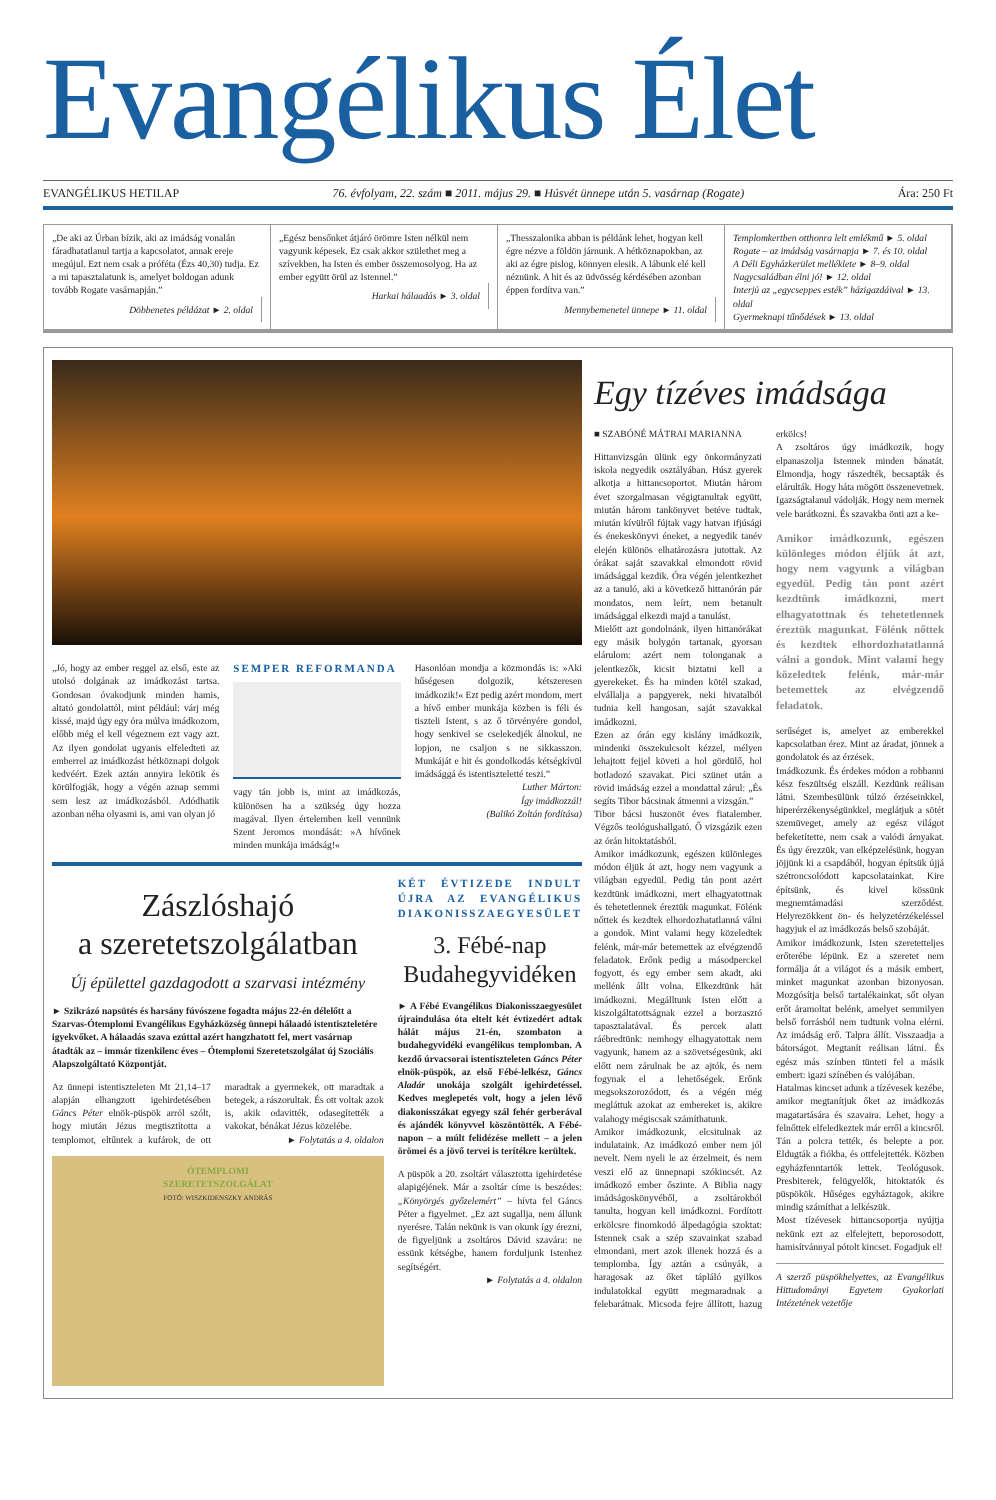Evangélikus Élet
EVANGÉLIKUS HETILAP 76. évfolyam, 22. szám ■ 2011. május 29. ■ Húsvét ünnepe után 5. vasárnap (Rogate) Ára: 250 Ft
„De aki az Úrban bízik, aki az imádság vonalán fáradhatatlanul tartja a kapcsolatot, annak ereje megújul. Ezt nem csak a próféta (Ézs 40,30) tudja. Ez a mi tapasztalatunk is, amelyet boldogan adunk tovább Rogate vasárnapján.”
Döbbenetes példázat ► 2. oldal
„Egész bensőnket átjáró örömre Isten nélkül nem vagyunk képesek. Ez csak akkor születhet meg a szívekben, ha Isten és ember összemosolyog. Ha az ember együtt örül az Istennel.”
Harkai hálaadás ► 3. oldal
„Thesszalonika abban is példánk lehet, hogyan kell égre nézve a földön járnunk. A hétköznapokban, az aki az égre pislog, könnyen elesik. A lábunk elé kell néznünk. A hit és az üdvösség kérdésében azonban éppen fordítva van.”
Mennybemenetel ünnepe ► 11. oldal
Templomkertben otthonra lelt emlékmű ► 5. oldal
Rogate – az imádság vasárnapja ► 7. és 10. oldal
A Déli Egyházkerület melléklete ► 8–9. oldal
Nagycsaládban élni jó! ► 12. oldal
Interjú az „egycseppes esték” házigazdáival ► 13. oldal
Gyermeknapi tűnődések ► 13. oldal
„Jó, hogy az ember reggel az első, este az utolsó dolgának az imádkozást tartsa. Gondosan óvakodjunk minden hamis, altató gondolattól, mint például: várj még kissé, majd úgy egy óra múlva imádkozom, előbb még el kell végeznem ezt vagy azt. Az ilyen gondolat ugyanis elfeledteti az emberrel az imádkozást hétköznapi dolgok kedvéért. Ezek aztán annyira lekötik és körülfogják, hogy a végén aznap semmi sem lesz az imádkozásból. Adódhatik azonban néha olyasmi is, ami van olyan jó
SEMPER REFORMANDA
vagy tán jobb is, mint az imádkozás, különösen ha a szükség úgy hozza magával. Ilyen értelemben kell vennünk Szent Jeromos mondását: »A hívőnek minden munkája imádság!«
Hasonlóan mondja a közmondás is: »Aki hűségesen dolgozik, kétszeresen imádkozik!« Ezt pedig azért mondom, mert a hívő ember munkája közben is féli és tiszteli Istent, s az ő törvényére gondol, hogy senkivel se cselekedjék álnokul, ne lopjon, ne csaljon s ne sikkasszon. Munkáját e hit és gondolkodás kétségkívül imádsággá és istentiszteletté teszi.”
Luther Márton:
Így imádkozzál!
(Balikó Zoltán fordítása)
Zászlóshajó
a szeretetszolgálatban
Új épülettel gazdagodott a szarvasi intézmény
► Szikrázó napsütés és harsány fúvószene fogadta május 22-én délelőtt a Szarvas-Ótemplomi Evangélikus Egyházközség ünnepi hálaadó istentiszteletére igyekvőket. A hálaadás szava ezúttal azért hangzhatott fel, mert vasárnap átadták az – immár tizenkilenc éves – Ótemplomi Szeretetszolgálat új Szociális Alapszolgáltató Központját.
Az ünnepi istentiszteleten Mt 21,14–17 alapján elhangzott igehirdetésében Gáncs Péter elnök-püspök arról szólt, hogy miután Jézus megtisztította a templomot, eltűntek a kufárok, de ott maradtak a gyermekek, ott maradtak a betegek, a rászorultak. És ott voltak azok is, akik odavitték, odasegítették a vakokat, bénákat Jézus közelébe.
► Folytatás a 4. oldalon
ÓTEMPLOMI
SZERETETSZOLGÁLAT
FOTÓ: WISZKIDENSZKY ANDRÁS
KÉT ÉVTIZEDE INDULT ÚJRA AZ EVANGÉLIKUS DIAKONISSZAEGYESÜLET
3. Fébé-nap Budahegyvidéken
► A Fébé Evangélikus Diakonisszaegyesület újraindulása óta eltelt két évtizedért adtak hálát május 21-én, szombaton a budahegyvidéki evangélikus templomban. A kezdő úrvacsorai istentiszteleten Gáncs Péter elnök-püspök, az első Fébé-lelkész, Gáncs Aladár unokája szolgált igehirdetéssel. Kedves meglepetés volt, hogy a jelen lévő diakonisszákat egyegy szál fehér gerberával és ajándék könyvvel köszöntötték. A Fébé-napon – a múlt felidézése mellett – a jelen örömei és a jövő tervei is terítékre kerültek.
A püspök a 20. zsoltárt választotta igehirdetése alapigéjének. Már a zsoltár címe is beszédes: „Könyörgés győzelemért” – hívta fel Gáncs Péter a figyelmet. „Ez azt sugallja, nem állunk nyerésre. Talán nekünk is van okunk így érezni, de figyeljünk a zsoltáros Dávid szavára: ne essünk kétségbe, hanem forduljunk Istenhez segítségért.
► Folytatás a 4. oldalon
Egy tízéves imádsága
■ SZABÓNÉ MÁTRAI MARIANNA
Hittanvizsgán ülünk egy önkormányzati iskola negyedik osztályában. Húsz gyerek alkotja a hittancsoportot. Miután három évet szorgalmasan végigtanultak együtt, miután három tankönyvet betéve tudtak, miután kívülről fújtak vagy hatvan ifjúsági és énekeskönyvi éneket, a negyedik tanév elején különös elhatározásra jutottak. Az órákat saját szavakkal elmondott rövid imádsággal kezdik. Óra végén jelentkezhet az a tanuló, aki a következő hittanórán pár mondatos, nem leírt, nem betanult imádsággal elkezdi majd a tanulást.
Mielőtt azt gondolnánk, ilyen hittanórákat egy másik bolygón tartanak, gyorsan elárulom: azért nem tolonganak a jelentkezők, kicsit biztatni kell a gyerekeket. És ha minden kötél szakad, elvállalja a papgyerek, neki hivatalból tudnia kell hangosan, saját szavakkal imádkozni.
Ezen az órán egy kislány imádkozik, mindenki összekulcsolt kézzel, mélyen lehajtott fejjel követi a hol gördülő, hol botladozó szavakat. Pici szünet után a rövid imádság ezzel a mondattal zárul: „És segíts Tibor bácsinak átmenni a vizsgán.”
Tibor bácsi huszonöt éves fiatalember. Végzős teológushallgató. Ő vizsgázik ezen az órán hitoktatásból.
Amikor imádkozunk, egészen különleges módon éljük át azt, hogy nem vagyunk a világban egyedül. Pedig tán pont azért kezdtünk imádkozni, mert elhagyatottnak és tehetetlennek éreztük magunkat. Fölénk nőttek és kezdtek elhordozhatatlanná válni a gondok. Mint valami hegy közeledtek felénk, már-már betemettek az elvégzendő feladatok. Erőnk pedig a másodperckel fogyott, és egy ember sem akadt, aki mellénk állt volna. Elkezdtünk hát imádkozni. Megálltunk Isten előtt a kiszolgáltatottságnak ezzel a borzasztó tapasztalatával. És percek alatt ráébredtünk: nemhogy elhagyatottak nem vagyunk, hanem az a szövetségesünk, aki előtt nem zárulnak be az ajtók, és nem fogynak el a lehetőségek. Erőnk megsokszorozódott, és a végén még megláttuk azokat az embereket is, akikre valahogy mégiscsak számíthatunk.
Amikor imádkozunk, elcsitulnak az indulataink. Az imádkozó ember nem jól nevelt. Nem nyeli le az érzelmeit, és nem veszi elő az ünnepnapi szókincsét. Az imádkozó ember őszinte. A Biblia nagy imádságoskönyvéből, a zsoltárokból tanulta, hogyan kell imádkozni. Fordított erkölcsre finomkodó álpedagógia szoktat: Istennek csak a szép szavainkat szabad elmondani, mert azok illenek hozzá és a templomba. Így aztán a csúnyák, a haragosak az őket tápláló gyilkos indulatokkal együtt megmaradnak a felebarátnak. Micsoda fejre állított, hazug erkölcs!
A zsoltáros úgy imádkozik, hogy elpanaszolja Istennek minden bánatát. Elmondja, hogy rászedték, becsapták és elárulták. Hogy háta mögött összenevetnek. Igazságtalanul vádolják. Hogy nem mernek vele barátkozni. És szavakba önti azt a ke-
Amikor imádkozunk, egészen különleges módon éljük át azt, hogy nem vagyunk a világban egyedül. Pedig tán pont azért kezdtünk imádkozni, mert elhagyatottnak és tehetetlennek éreztük magunkat. Fölénk nőttek és kezdtek elhordozhatatlanná válni a gondok. Mint valami hegy közeledtek felénk, már-már betemettek az elvégzendő feladatok.
serűséget is, amelyet az emberekkel kapcsolatban érez. Mint az áradat, jönnek a gondolatok és az érzések.
Imádkozunk. És érdekes módon a robbanni kész feszültség elszáll. Kezdünk reálisan látni. Szembesülünk túlzó érzéseinkkel, hiperérzékenységünkkel, meglátjuk a sötét szemüveget, amely az egész világot befeketítette, nem csak a valódi árnyakat. És úgy érezzük, van elképzelésünk, hogyan jöjjünk ki a csapdából, hogyan építsük újjá szétroncsolódott kapcsolatainkat. Kire építsünk, és kivel kössünk megnemtámadási szerződést. Helyrezökkent ön- és helyzetérzékeléssel hagyjuk el az imádkozás belső szobáját.
Amikor imádkozunk, Isten szeretetteljes erőterébe lépünk. Ez a szeretet nem formálja át a világot és a másik embert, minket magunkat azonban bizonyosan. Mozgósítja belső tartalékainkat, sőt olyan erőt áramoltat belénk, amelyet semmilyen belső forrásból nem tudtunk volna elérni. Az imádság erő. Talpra állít. Visszaadja a bátorságot. Megtanít reálisan látni. És egész más színben tünteti fel a másik embert: igazi színében és valójában.
Hatalmas kincset adunk a tízévesek kezébe, amikor megtanítjuk őket az imádkozás magatartására és szavaira. Lehet, hogy a felnőttek elfeledkeztek már erről a kincsről. Tán a polcra tették, és belepte a por. Eldugták a fiókba, és ottfelejtették. Közben egyházfenntartók lettek. Teológusok. Presbiterek, felügyelők, hitoktatók és püspökök. Hűséges egyháztagok, akikre mindig számíthat a lelkészük.
Most tízévesek hittancsoportja nyújtja nekünk ezt az elfelejtett, beporosodott, hamisítvánnyal pótolt kincset. Fogadjuk el!
A szerző püspökhelyettes, az Evangélikus Hittudományi Egyetem Gyakorlati Intézetének vezetője